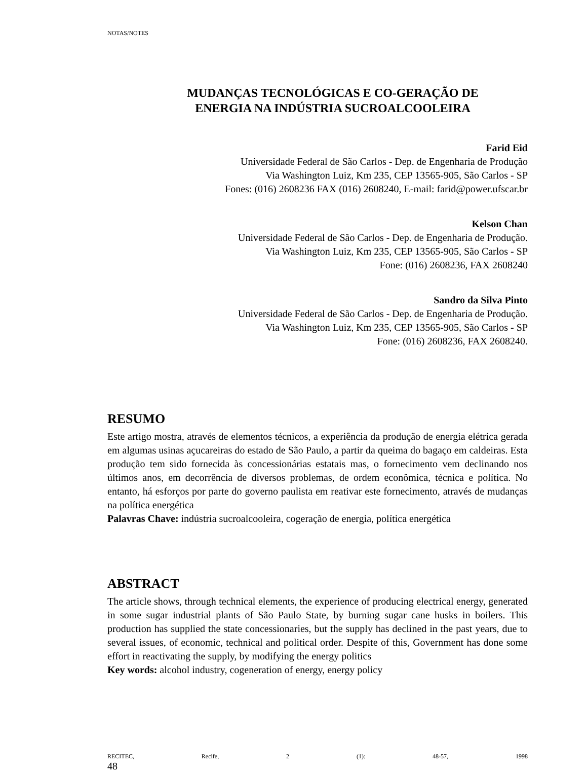NOTAS/NOTES
MUDANÇAS TECNOLÓGICAS E CO-GERAÇÃO DE
ENERGIA NA INDÚSTRIA SUCROALCOOLEIRA
Farid Eid
Universidade Federal de São Carlos - Dep. de Engenharia de Produção
Via Washington Luiz, Km 235, CEP 13565-905, São Carlos - SP
Fones: (016) 2608236 FAX (016) 2608240, E-mail: farid@power.ufscar.br
Kelson Chan
Universidade Federal de São Carlos - Dep. de Engenharia de Produção.
Via Washington Luiz, Km 235, CEP 13565-905, São Carlos - SP
Fone: (016) 2608236, FAX 2608240
Sandro da Silva Pinto
Universidade Federal de São Carlos - Dep. de Engenharia de Produção.
Via Washington Luiz, Km 235, CEP 13565-905, São Carlos - SP
Fone: (016) 2608236, FAX 2608240.
RESUMO
Este artigo mostra, através de elementos técnicos, a experiência da produção de energia elétrica gerada em algumas usinas açucareiras do estado de São Paulo, a partir da queima do bagaço em caldeiras. Esta produção tem sido fornecida às concessionárias estatais mas, o fornecimento vem declinando nos últimos anos, em decorrência de diversos problemas, de ordem econômica, técnica e política. No entanto, há esforços por parte do governo paulista em reativar este fornecimento, através de mudanças na política energética
Palavras Chave: indústria sucroalcooleira, cogeração de energia, política energética
ABSTRACT
The article shows, through technical elements, the experience of producing electrical energy, generated in some sugar industrial plants of São Paulo State, by burning sugar cane husks in boilers. This production has supplied the state concessionaries, but the supply has declined in the past years, due to several issues, of economic, technical and political order. Despite of this, Government has done some effort in reactivating the supply, by modifying the energy politics
Key words: alcohol industry, cogeneration of energy, energy policy
RECITEC, Recife, 2 (1): 48-57, 1998
48